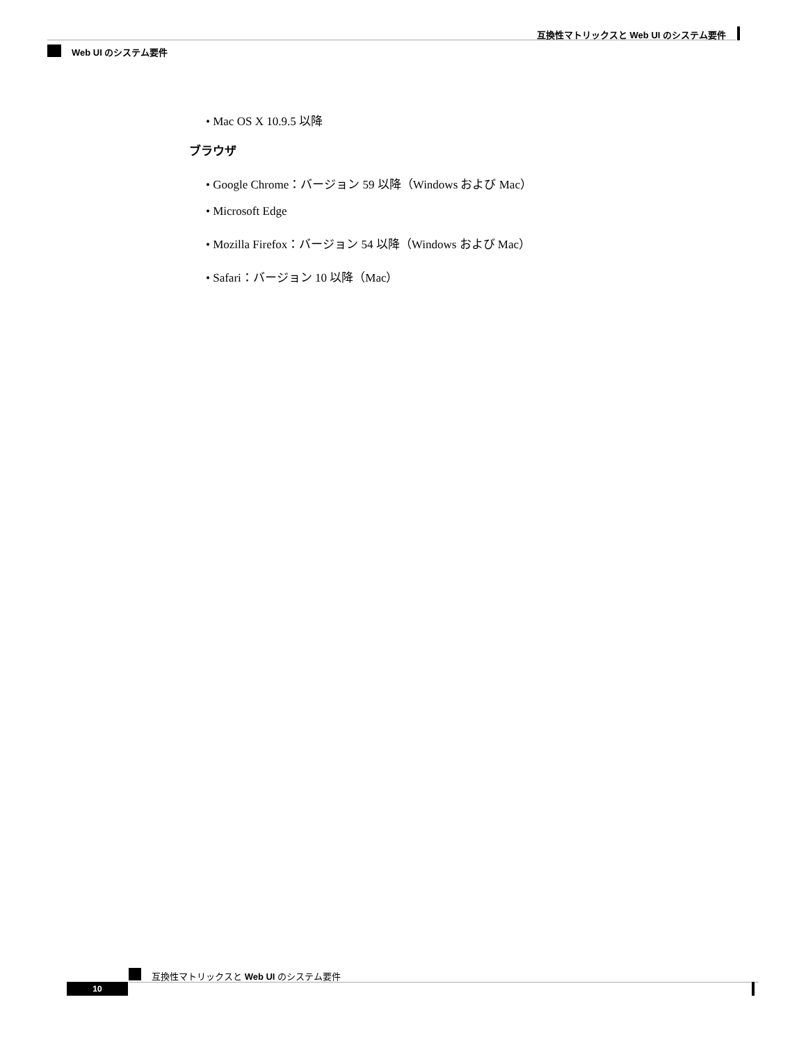互換性マトリックスと Web UI のシステム要件
Web UI のシステム要件
• Mac OS X 10.9.5 以降
ブラウザ
• Google Chrome：バージョン 59 以降（Windows および Mac）
• Microsoft Edge
• Mozilla Firefox：バージョン 54 以降（Windows および Mac）
• Safari：バージョン 10 以降（Mac）
互換性マトリックスと Web UI のシステム要件
10